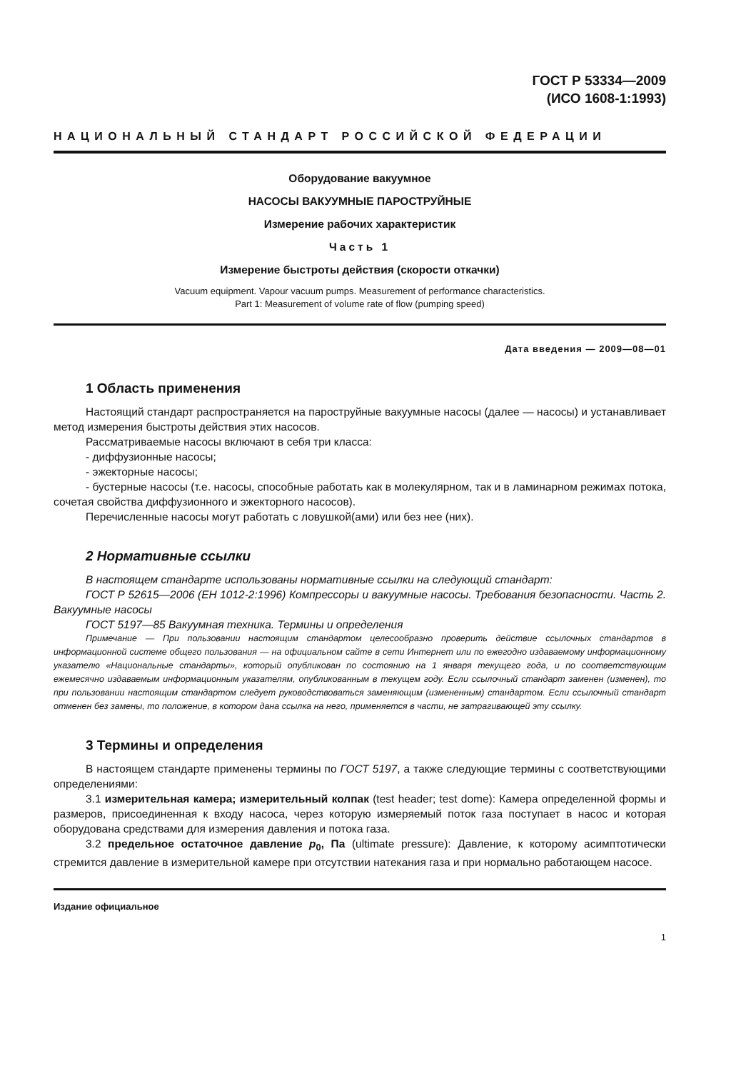ГОСТ Р 53334—2009
(ИСО 1608-1:1993)
НАЦИОНАЛЬНЫЙ СТАНДАРТ РОССИЙСКОЙ ФЕДЕРАЦИИ
Оборудование вакуумное
НАСОСЫ ВАКУУМНЫЕ ПАРОСТРУЙНЫЕ
Измерение рабочих характеристик
Часть 1
Измерение быстроты действия (скорости откачки)
Vacuum equipment. Vapour vacuum pumps. Measurement of performance characteristics.
Part 1: Measurement of volume rate of flow (pumping speed)
Дата введения — 2009—08—01
1 Область применения
Настоящий стандарт распространяется на пароструйные вакуумные насосы (далее — насосы) и устанавливает метод измерения быстроты действия этих насосов.
Рассматриваемые насосы включают в себя три класса:
- диффузионные насосы;
- эжекторные насосы;
- бустерные насосы (т.е. насосы, способные работать как в молекулярном, так и в ламинарном режимах потока, сочетая свойства диффузионного и эжекторного насосов).
Перечисленные насосы могут работать с ловушкой(ами) или без нее (них).
2 Нормативные ссылки
В настоящем стандарте использованы нормативные ссылки на следующий стандарт:
ГОСТ Р 52615—2006 (ЕН 1012-2:1996) Компрессоры и вакуумные насосы. Требования безопасности. Часть 2. Вакуумные насосы
ГОСТ 5197—85 Вакуумная техника. Термины и определения
Примечание — При пользовании настоящим стандартом целесообразно проверить действие ссылочных стандартов в информационной системе общего пользования — на официальном сайте в сети Интернет или по ежегодно издаваемому информационному указателю «Национальные стандарты», который опубликован по состоянию на 1 января текущего года, и по соответствующим ежемесячно издаваемым информационным указателям, опубликованным в текущем году. Если ссылочный стандарт заменен (изменен), то при пользовании настоящим стандартом следует руководствоваться заменяющим (измененным) стандартом. Если ссылочный стандарт отменен без замены, то положение, в котором дана ссылка на него, применяется в части, не затрагивающей эту ссылку.
3 Термины и определения
В настоящем стандарте применены термины по ГОСТ 5197, а также следующие термины с соответствующими определениями:
3.1 измерительная камера; измерительный колпак (test header; test dome): Камера определенной формы и размеров, присоединенная к входу насоса, через которую измеряемый поток газа поступает в насос и которая оборудована средствами для измерения давления и потока газа.
3.2 предельное остаточное давление p<sub>0</sub>, Па (ultimate pressure): Давление, к которому асимптотически стремится давление в измерительной камере при отсутствии натекания газа и при нормально работающем насосе.
Издание официальное
1